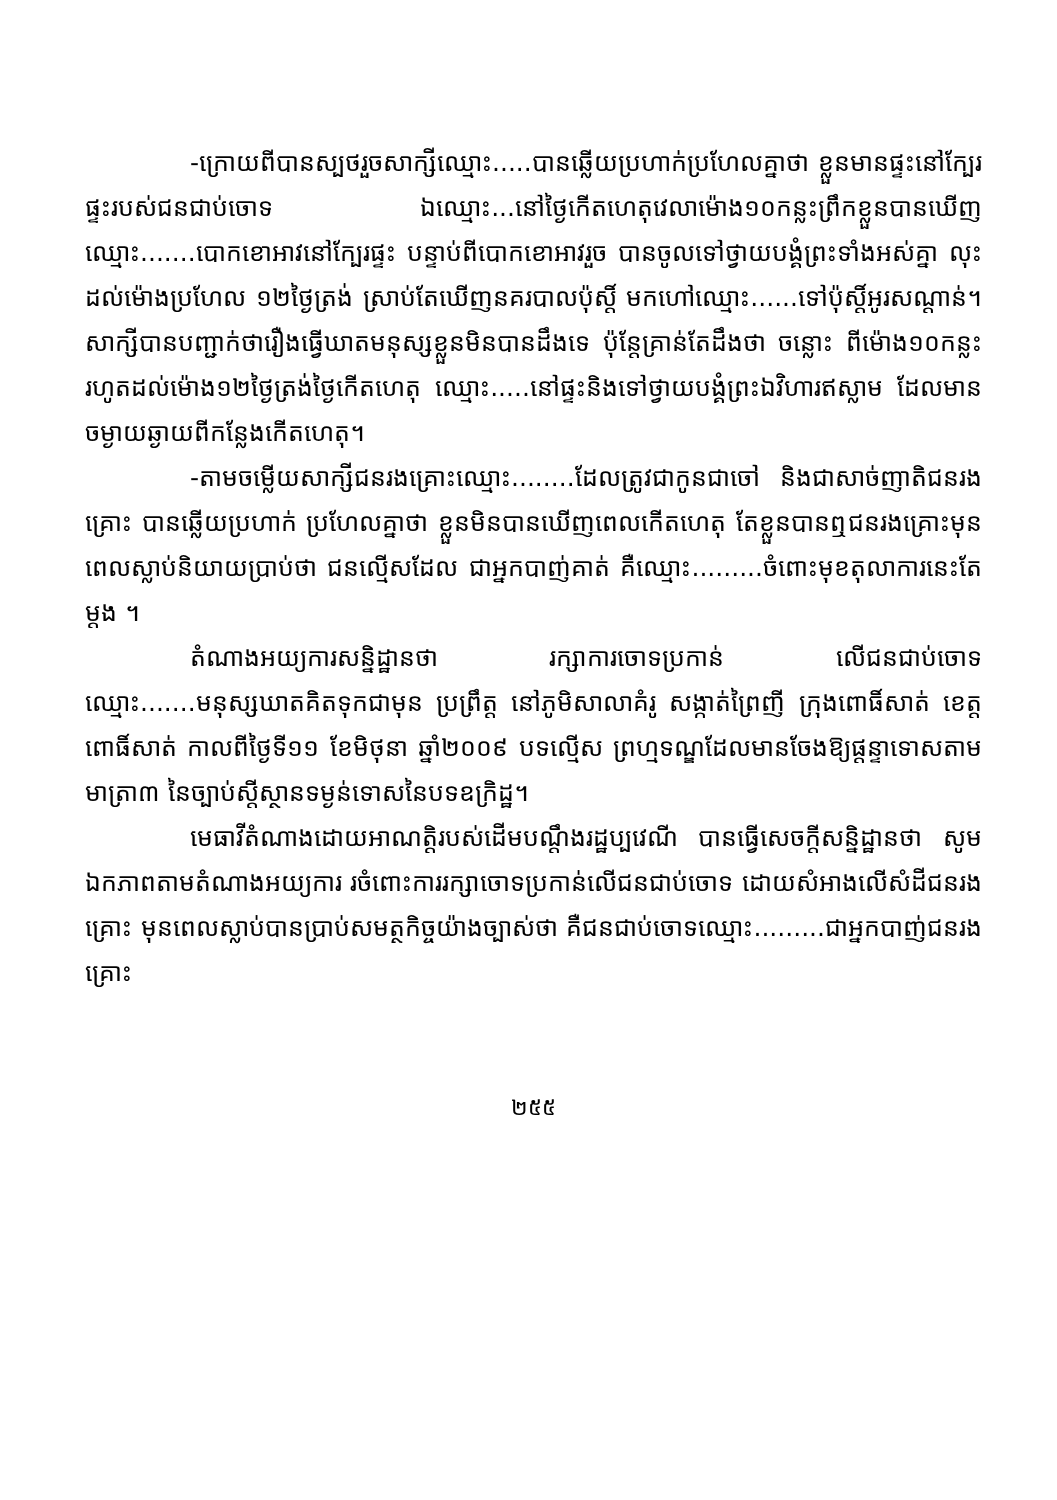-ក្រោយពីបានស្បថរួចសាក្សីឈ្មោះ.....បានឆ្លើយប្រហាក់ប្រហែលគ្នាថា ខ្លួនមានផ្ទះនៅក្បែរផ្ទះរបស់ជនជាប់ចោទ ឯឈ្មោះ...នៅថ្ងៃកើតហេតុវេលាម៉ោង១០កន្លះព្រឹកខ្លួនបានឃើញឈ្មោះ.......បោកខោអាវនៅក្បែរផ្ទះ បន្ទាប់ពីបោកខោអាវរួច បានចូលទៅថ្វាយបង្គំព្រះទាំងអស់គ្នា លុះដល់ម៉ោងប្រហែល ១២ថ្ងៃត្រង់ ស្រាប់តែឃើញនគរបាលប៉ុស្តិ៍ មកហៅឈ្មោះ......ទៅប៉ុស្តិ៍អូរសណ្ដាន់។សាក្សីបានបញ្ជាក់ថារឿងធ្វើឃាតមនុស្សខ្លួនមិនបានដឹងទេ ប៉ុន្តែគ្រាន់តែដឹងថា ចន្លោះ ពីម៉ោង១០កន្លះរហូតដល់ម៉ោង១២ថ្ងៃត្រង់ថ្ងៃកើតហេតុ ឈ្មោះ.....នៅផ្ទះនិងទៅថ្វាយបង្គំព្រះឯវិហារឥស្លាម ដែលមានចម្ងាយឆ្ងាយពីកន្លែងកើតហេតុ។
-តាមចម្លើយសាក្សីជនរងគ្រោះឈ្មោះ........ដែលត្រូវជាកូនជាចៅ និងជាសាច់ញាតិជនរងគ្រោះ បានឆ្លើយប្រហាក់ ប្រហែលគ្នាថា ខ្លួនមិនបានឃើញពេលកើតហេតុ តែខ្លួនបានឮជនរងគ្រោះមុនពេលស្លាប់និយាយប្រាប់ថា ជនល្មើសដែល ជាអ្នកបាញ់គាត់ គឺឈ្មោះ.........ចំពោះមុខតុលាការនេះតែម្ដង ។
តំណាងអយ្យការសន្និដ្ឋានថា រក្សាការចោទប្រកាន់ លើជនជាប់ចោទ ឈ្មោះ.......មនុស្សឃាតគិតទុកជាមុន ប្រព្រឹត្ត នៅភូមិសាលាគំរូ សង្កាត់ព្រៃញី ក្រុងពោធិ៍សាត់ ខេត្តពោធិ៍សាត់ កាលពីថ្ងៃទី១១ ខែមិថុនា ឆ្នាំ២០០៩ បទល្មើស ព្រហ្មទណ្ឌដែលមានចែងឱ្យផ្តន្ទាទោសតាមមាត្រា៣ នៃច្បាប់ស្តីស្ថានទម្ងន់ទោសនៃបទឧក្រិដ្ឋ។
មេធាវីតំណាងដោយអាណត្តិរបស់ដើមបណ្តឹងរដ្ឋប្បវេណី បានធ្វើសេចក្តីសន្និដ្ឋានថា សូមឯកភាពតាមតំណាងអយ្យការ រចំពោះការរក្សាចោទប្រកាន់លើជនជាប់ចោទ ដោយសំអាងលើសំដីជនរងគ្រោះ មុនពេលស្លាប់បានប្រាប់សមត្ថកិច្ចយ៉ាងច្បាស់ថា គឺជនជាប់ចោទឈ្មោះ.........ជាអ្នកបាញ់ជនរងគ្រោះ
២៥៥